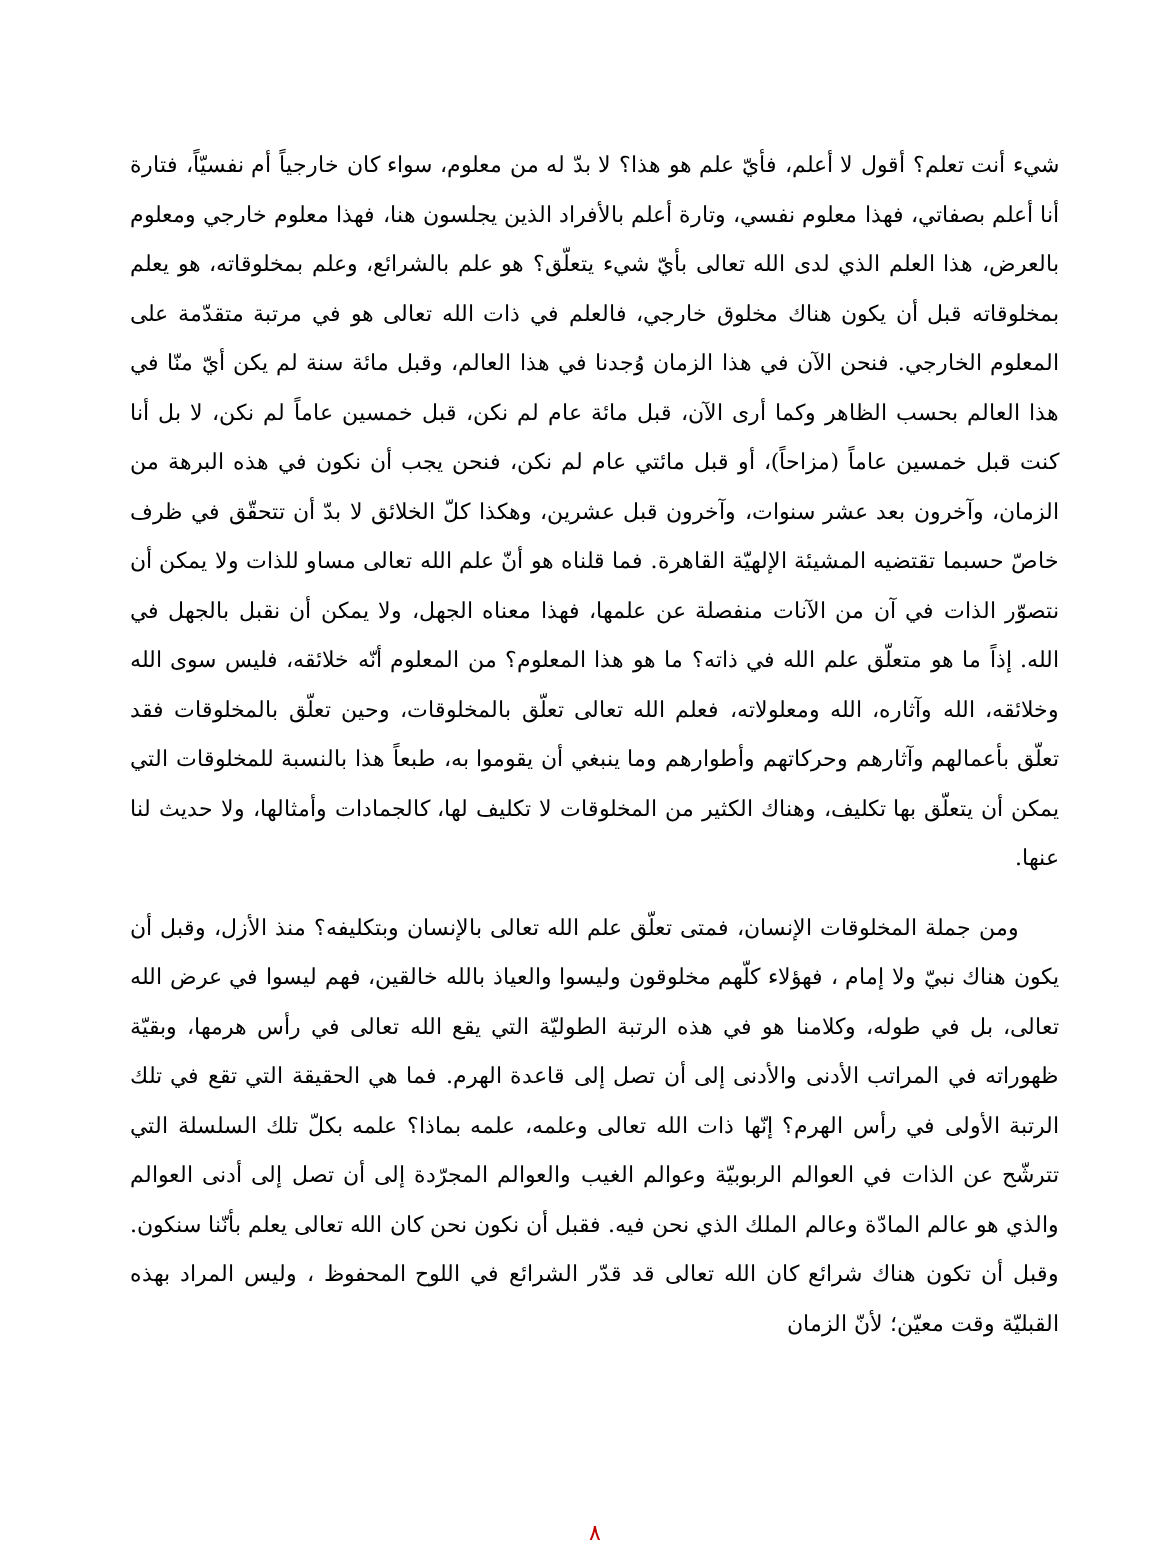شيء أنت تعلم؟ أقول لا أعلم، فأيّ علم هو هذا؟ لا بدّ له من معلوم، سواء كان خارجياً أم نفسيّاً، فتارة أنا أعلم بصفاتي، فهذا معلوم نفسي، وتارة أعلم بالأفراد الذين يجلسون هنا، فهذا معلوم خارجي ومعلوم بالعرض، هذا العلم الذي لدى الله تعالى بأيّ شيء يتعلّق؟ هو علم بالشرائع، وعلم بمخلوقاته، هو يعلم بمخلوقاته قبل أن يكون هناك مخلوق خارجي، فالعلم في ذات الله تعالى هو في مرتبة متقدّمة على المعلوم الخارجي. فنحن الآن في هذا الزمان وُجدنا في هذا العالم، وقبل مائة سنة لم يكن أيّ منّا في هذا العالم بحسب الظاهر وكما أرى الآن، قبل مائة عام لم نكن، قبل خمسين عاماً لم نكن، لا بل أنا كنت قبل خمسين عاماً (مزاحاً)، أو قبل مائتي عام لم نكن، فنحن يجب أن نكون في هذه البرهة من الزمان، وآخرون بعد عشر سنوات، وآخرون قبل عشرين، وهكذا كلّ الخلائق لا بدّ أن تتحقّق في ظرف خاصّ حسبما تقتضيه المشيئة الإلهيّة القاهرة. فما قلناه هو أنّ علم الله تعالى مساو للذات ولا يمكن أن نتصوّر الذات في آن من الآنات منفصلة عن علمها، فهذا معناه الجهل، ولا يمكن أن نقبل بالجهل في الله. إذاً ما هو متعلّق علم الله في ذاته؟ ما هو هذا المعلوم؟ من المعلوم أنّه خلائقه، فليس سوى الله وخلائقه، الله وآثاره، الله ومعلولاته، فعلم الله تعالى تعلّق بالمخلوقات، وحين تعلّق بالمخلوقات فقد تعلّق بأعمالهم وآثارهم وحركاتهم وأطوارهم وما ينبغي أن يقوموا به، طبعاً هذا بالنسبة للمخلوقات التي يمكن أن يتعلّق بها تكليف، وهناك الكثير من المخلوقات لا تكليف لها، كالجمادات وأمثالها، ولا حديث لنا عنها.
ومن جملة المخلوقات الإنسان، فمتى تعلّق علم الله تعالى بالإنسان وبتكليفه؟ منذ الأزل، وقبل أن يكون هناك نبيّ ولا إمام ، فهؤلاء كلّهم مخلوقون وليسوا والعياذ بالله خالقين، فهم ليسوا في عرض الله تعالى، بل في طوله، وكلامنا هو في هذه الرتبة الطوليّة التي يقع الله تعالى في رأس هرمها، وبقيّة ظهوراته في المراتب الأدنى والأدنى إلى أن تصل إلى قاعدة الهرم. فما هي الحقيقة التي تقع في تلك الرتبة الأولى في رأس الهرم؟ إنّها ذات الله تعالى وعلمه، علمه بماذا؟ علمه بكلّ تلك السلسلة التي تترشّح عن الذات في العوالم الربوبيّة وعوالم الغيب والعوالم المجرّدة إلى أن تصل إلى أدنى العوالم والذي هو عالم المادّة وعالم الملك الذي نحن فيه. فقبل أن نكون نحن كان الله تعالى يعلم بأنّنا سنكون. وقبل أن تكون هناك شرائع كان الله تعالى قد قدّر الشرائع في اللوح المحفوظ ، وليس المراد بهذه القبليّة وقت معيّن؛ لأنّ الزمان
٨